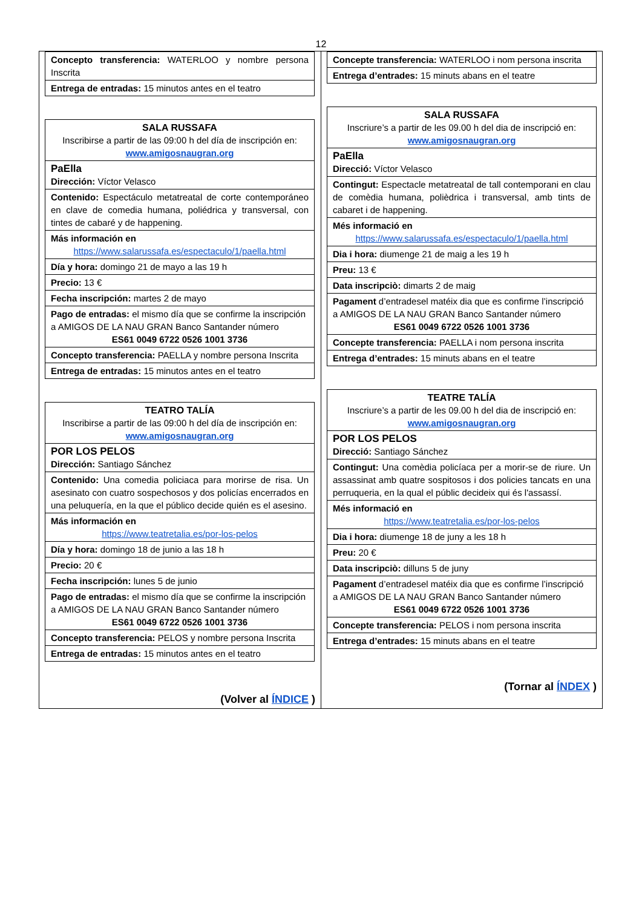12
| Concepto transferencia: WATERLOO y nombre persona Inscrita |
| Entrega de entradas: 15 minutos antes en el teatro |
| SALA RUSSAFA Inscribirse a partir de las 09:00 h del día de inscripción en: www.amigosnaugran.org |
| PaElla Dirección: Víctor Velasco |
| Contenido: Espectáculo metatreatal de corte contemporáneo en clave de comedia humana, poliédrica y transversal, con tintes de cabaré y de happening. |
| Más información en https://www.salarussafa.es/espectaculo/1/paella.html |
| Día y hora: domingo 21 de mayo a las 19 h |
| Precio: 13 € |
| Fecha inscripción: martes 2 de mayo |
| Pago de entradas: el mismo día que se confirme la inscripción a AMIGOS DE LA NAU GRAN Banco Santander número ES61 0049 6722 0526 1001 3736 |
| Concepto transferencia: PAELLA y nombre persona Inscrita |
| Entrega de entradas: 15 minutos antes en el teatro |
| TEATRO TALÍA Inscribirse a partir de las 09:00 h del día de inscripción en: www.amigosnaugran.org |
| POR LOS PELOS Dirección: Santiago Sánchez |
| Contenido: Una comedia policiaca para morirse de risa. Un asesinato con cuatro sospechosos y dos policías encerrados en una peluquería, en la que el público decide quién es el asesino. |
| Más información en https://www.teatretalia.es/por-los-pelos |
| Día y hora: domingo 18 de junio a las 18 h |
| Precio: 20 € |
| Fecha inscripción: lunes 5 de junio |
| Pago de entradas: el mismo día que se confirme la inscripción a AMIGOS DE LA NAU GRAN Banco Santander número ES61 0049 6722 0526 1001 3736 |
| Concepto transferencia: PELOS y nombre persona Inscrita |
| Entrega de entradas: 15 minutos antes en el teatro |
(Volver al ÍNDICE )
| Concepte transferencia: WATERLOO i nom persona inscrita |
| Entrega d’entrades: 15 minuts abans en el teatre |
| SALA RUSSAFA Inscriure’s a partir de les 09.00 h del dia de inscripció en: www.amigosnaugran.org |
| PaElla Direcció: Víctor Velasco |
| Contingut: Espectacle metatreatal de tall contemporani en clau de comèdia humana, polièdrica i transversal, amb tints de cabaret i de happening. |
| Més informació en https://www.salarussafa.es/espectaculo/1/paella.html |
| Dia i hora: diumenge 21 de maig a les 19 h |
| Preu: 13 € |
| Data inscripciò: dimarts 2 de maig |
| Pagament d’entradesel matéix dia que es confirme l’inscripció a AMIGOS DE LA NAU GRAN Banco Santander número ES61 0049 6722 0526 1001 3736 |
| Concepte transferencia: PAELLA i nom persona inscrita |
| Entrega d’entrades: 15 minuts abans en el teatre |
| TEATRE TALÍA Inscriure’s a partir de les 09.00 h del dia de inscripció en: www.amigosnaugran.org |
| POR LOS PELOS Direcció: Santiago Sánchez |
| Contingut: Una comèdia policíaca per a morir-se de riure. Un assassinat amb quatre sospitosos i dos policies tancats en una perruqueria, en la qual el públic decideix qui és l'assassí. |
| Més informació en https://www.teatretalia.es/por-los-pelos |
| Dia i hora: diumenge 18 de juny a les 18 h |
| Preu: 20 € |
| Data inscripciò: dilluns 5 de juny |
| Pagament d’entradesel matéix dia que es confirme l’inscripció a AMIGOS DE LA NAU GRAN Banco Santander número ES61 0049 6722 0526 1001 3736 |
| Concepte transferencia: PELOS i nom persona inscrita |
| Entrega d’entrades: 15 minuts abans en el teatre |
(Tornar al ÍNDEX )